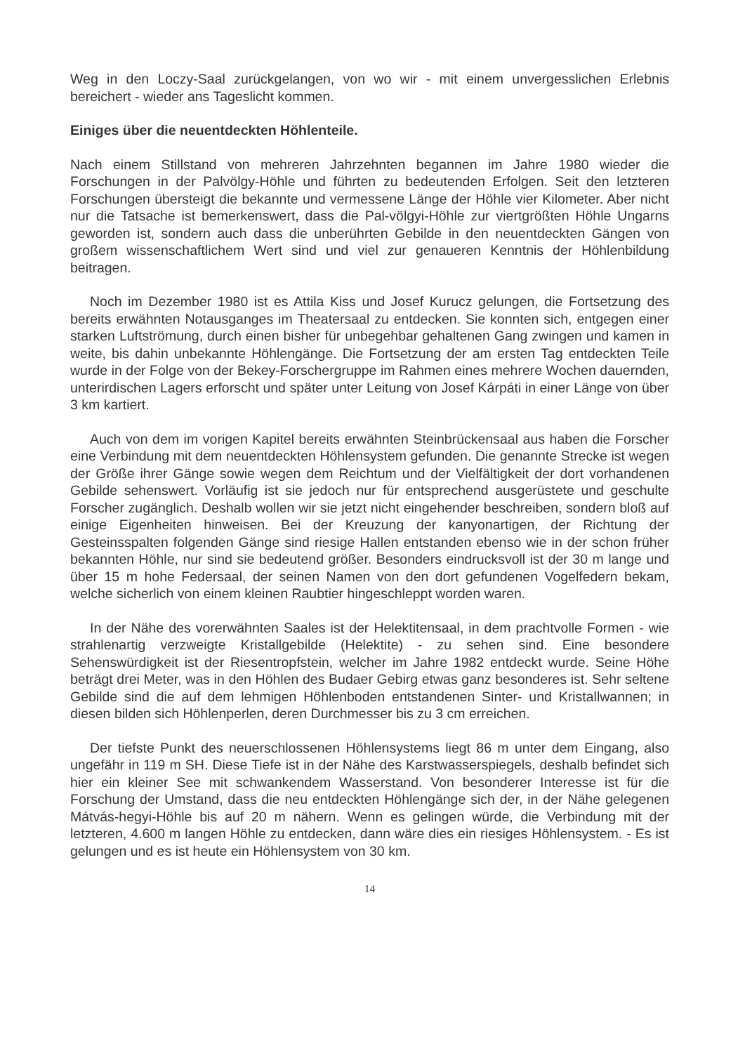Weg in den Loczy-Saal zurückgelangen, von wo wir - mit einem unvergesslichen Erlebnis bereichert - wieder ans Tageslicht kommen.
Einiges über die neuentdeckten Höhlenteile.
Nach einem Stillstand von mehreren Jahrzehnten begannen im Jahre 1980 wieder die Forschungen in der Palvölgy-Höhle und führten zu bedeutenden Erfolgen. Seit den letzteren Forschungen übersteigt die bekannte und vermessene Länge der Höhle vier Kilometer. Aber nicht nur die Tatsache ist bemerkenswert, dass die Pal-völgyi-Höhle zur viertgrößten Höhle Ungarns geworden ist, sondern auch dass die unberührten Gebilde in den neuentdeckten Gängen von großem wissenschaftlichem Wert sind und viel zur genaueren Kenntnis der Höhlenbildung beitragen.
Noch im Dezember 1980 ist es Attila Kiss und Josef Kurucz gelungen, die Fortsetzung des bereits erwähnten Notausganges im Theatersaal zu entdecken. Sie konnten sich, entgegen einer starken Luftströmung, durch einen bisher für unbegehbar gehaltenen Gang zwingen und kamen in weite, bis dahin unbekannte Höhlengänge. Die Fortsetzung der am ersten Tag entdeckten Teile wurde in der Folge von der Bekey-Forschergruppe im Rahmen eines mehrere Wochen dauernden, unterirdischen Lagers erforscht und später unter Leitung von Josef Kárpáti in einer Länge von über 3 km kartiert.
Auch von dem im vorigen Kapitel bereits erwähnten Steinbrückensaal aus haben die Forscher eine Verbindung mit dem neuentdeckten Höhlensystem gefunden. Die genannte Strecke ist wegen der Größe ihrer Gänge sowie wegen dem Reichtum und der Vielfältigkeit der dort vorhandenen Gebilde sehenswert. Vorläufig ist sie jedoch nur für entsprechend ausgerüstete und geschulte Forscher zugänglich. Deshalb wollen wir sie jetzt nicht eingehender beschreiben, sondern bloß auf einige Eigenheiten hinweisen. Bei der Kreuzung der kanyonartigen, der Richtung der Gesteinsspalten folgenden Gänge sind riesige Hallen entstanden ebenso wie in der schon früher bekannten Höhle, nur sind sie bedeutend größer. Besonders eindrucksvoll ist der 30 m lange und über 15 m hohe Federsaal, der seinen Namen von den dort gefundenen Vogelfedern bekam, welche sicherlich von einem kleinen Raubtier hingeschleppt worden waren.
In der Nähe des vorerwähnten Saales ist der Helektitensaal, in dem prachtvolle Formen - wie strahlenartig verzweigte Kristallgebilde (Helektite) - zu sehen sind. Eine besondere Sehenswürdigkeit ist der Riesentropfstein, welcher im Jahre 1982 entdeckt wurde. Seine Höhe beträgt drei Meter, was in den Höhlen des Budaer Gebirg etwas ganz besonderes ist. Sehr seltene Gebilde sind die auf dem lehmigen Höhlenboden entstandenen Sinter- und Kristallwannen; in diesen bilden sich Höhlenperlen, deren Durchmesser bis zu 3 cm erreichen.
Der tiefste Punkt des neuerschlossenen Höhlensystems liegt 86 m unter dem Eingang, also ungefähr in 119 m SH. Diese Tiefe ist in der Nähe des Karstwasserspiegels, deshalb befindet sich hier ein kleiner See mit schwankendem Wasserstand. Von besonderer Interesse ist für die Forschung der Umstand, dass die neu entdeckten Höhlengänge sich der, in der Nähe gelegenen Mátvás-hegyi-Höhle bis auf 20 m nähern. Wenn es gelingen würde, die Verbindung mit der letzteren, 4.600 m langen Höhle zu entdecken, dann wäre dies ein riesiges Höhlensystem. - Es ist gelungen und es ist heute ein Höhlensystem von 30 km.
14